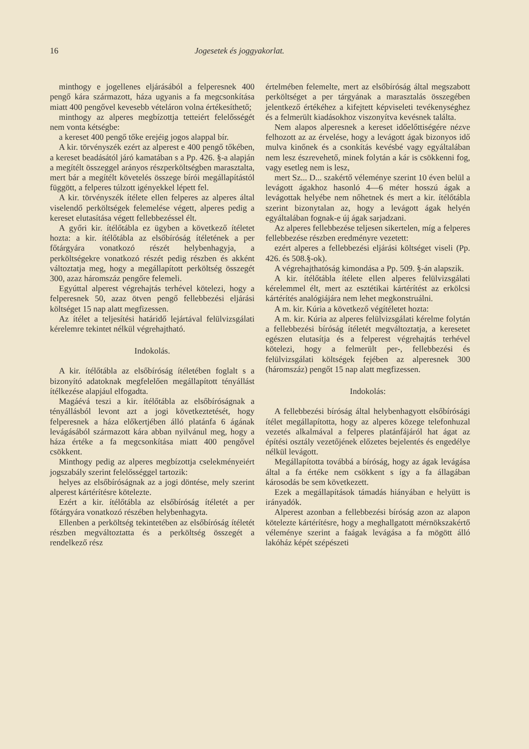16 Jogesetek és joggyakorlat.
minthogy e jogellenes eljárásából a felperesnek 400 pengő kára származott, háza ugyanis a fa megcsonkítása miatt 400 pengővel kevesebb vételáron volna értékesíthető;
minthogy az alperes megbízottja tetteiért felelősségét nem vonta kétségbe:
a kereset 400 pengő tőke erejéig jogos alappal bír.
A kir. törvényszék ezért az alperest e 400 pengő tőkében, a kereset beadásától járó kamatában s a Pp. 426. §-a alapján a megítélt összeggel arányos részperköltségben marasztalta, mert bár a megítélt követelés összege bírói megállapítástól függött, a felperes túlzott igényekkel lépett fel.
A kir. törvényszék ítélete ellen felperes az alperes által viselendő perköltségek felemelése végett, alperes pedig a kereset elutasítása végett fellebbezéssel élt.
A győri kir. ítélőtábla ez ügyben a következő ítéletet hozta: a kir. ítélőtábla az elsőbíróság ítéletének a per főtárgyára vonatkozó részét helybenhagyja, a perköltségekre vonatkozó részét pedig részben és akként változtatja meg, hogy a megállapított perköltség összegét 300, azaz háromszáz pengőre felemeli.
Egyúttal alperest végrehajtás terhével kötelezi, hogy a felperesnek 50, azaz ötven pengő fellebbezési eljárási költséget 15 nap alatt megfizessen.
Az ítélet a teljesítési határidő lejártával felülvizsgálati kérelemre tekintet nélkül végrehajtható.
Indokolás.
A kir. ítélőtábla az elsőbíróság ítéletében foglalt s a bizonyító adatoknak megfelelően megállapított tényállást ítélkezése alapjául elfogadta.
Magáévá teszi a kir. ítélőtábla az elsőbíróságnak a tényállásból levont azt a jogi következtetését, hogy felperesnek a háza előkertjében álló platánfa 6 ágának levágásából származott kára abban nyilvánul meg, hogy a háza értéke a fa megcsonkítása miatt 400 pengővel csökkent.
Minthogy pedig az alperes megbízottja cselekményeiért jogszabály szerint felelősséggel tartozik:
helyes az elsőbíróságnak az a jogi döntése, mely szerint alperest kártérítésre kötelezte.
Ezért a kir. ítélőtábla az elsőbíróság ítéletét a per főtárgyára vonatkozó részében helybenhagyta.
Ellenben a perköltség tekintetében az elsőbíróság ítéletét részben megváltoztatta és a perköltség összegét a rendelkező rész
értelmében felemelte, mert az elsőbíróság által megszabott perköltséget a per tárgyának a marasztalás összegében jelentkező értékéhez a kifejtett képviseleti tevékenységhez és a felmerült kiadásokhoz viszonyítva kevésnek találta.
Nem alapos alperesnek a kereset időelőttiségére nézve felhozott az az érvelése, hogy a levágott ágak bizonyos idő mulva kinőnek és a csonkítás kevésbé vagy egyáltalában nem lesz észrevehető, minek folytán a kár is csökkenni fog, vagy esetleg nem is lesz,
mert Sz... D... szakértő véleménye szerint 10 éven belül a levágott ágakhoz hasonló 4—6 méter hosszú ágak a levágottak helyébe nem nőhetnek és mert a kir. ítélőtábla szerint bizonytalan az, hogy a levágott ágak helyén egyáltalában fognak-e új ágak sarjadzani.
Az alperes fellebbezése teljesen sikertelen, míg a felperes fellebbezése részben eredményre vezetett:
ezért alperes a fellebbezési eljárási költséget viseli (Pp. 426. és 508.§-ok).
A végrehajthatóság kimondása a Pp. 509. §-án alapszik.
A kir. ítélőtábla ítélete ellen alperes felülvizsgálati kérelemmel élt, mert az esztétikai kártérítést az erkölcsi kártérítés analógiájára nem lehet megkonstruálni.
A m. kir. Kúria a következő végítéletet hozta:
A m. kir. Kúria az alperes felülvizsgálati kérelme folytán a fellebbezési bíróság ítéletét megváltoztatja, a keresetet egészen elutasítja és a felperest végrehajtás terhével kötelezi, hogy a felmerült per-, fellebbezési és felülvizsgálati költségek fejében az alperesnek 300 (háromszáz) pengőt 15 nap alatt megfizessen.
Indokolás:
A fellebbezési bíróság által helybenhagyott elsőbírósági ítélet megállapította, hogy az alperes közege telefonhuzal vezetés alkalmával a felperes platánfájáról hat ágat az építési osztály vezetőjének előzetes bejelentés és engedélye nélkül levágott.
Megállapította továbbá a bíróság, hogy az ágak levágása által a fa értéke nem csökkent s így a fa állagában károsodás be sem következett.
Ezek a megállapítások támadás hiányában e helyütt is irányadók.
Alperest azonban a fellebbezési bíróság azon az alapon kötelezte kártérítésre, hogy a meghallgatott mérnökszakértő véleménye szerint a faágak levágása a fa mögött álló lakóház képét szépészeti